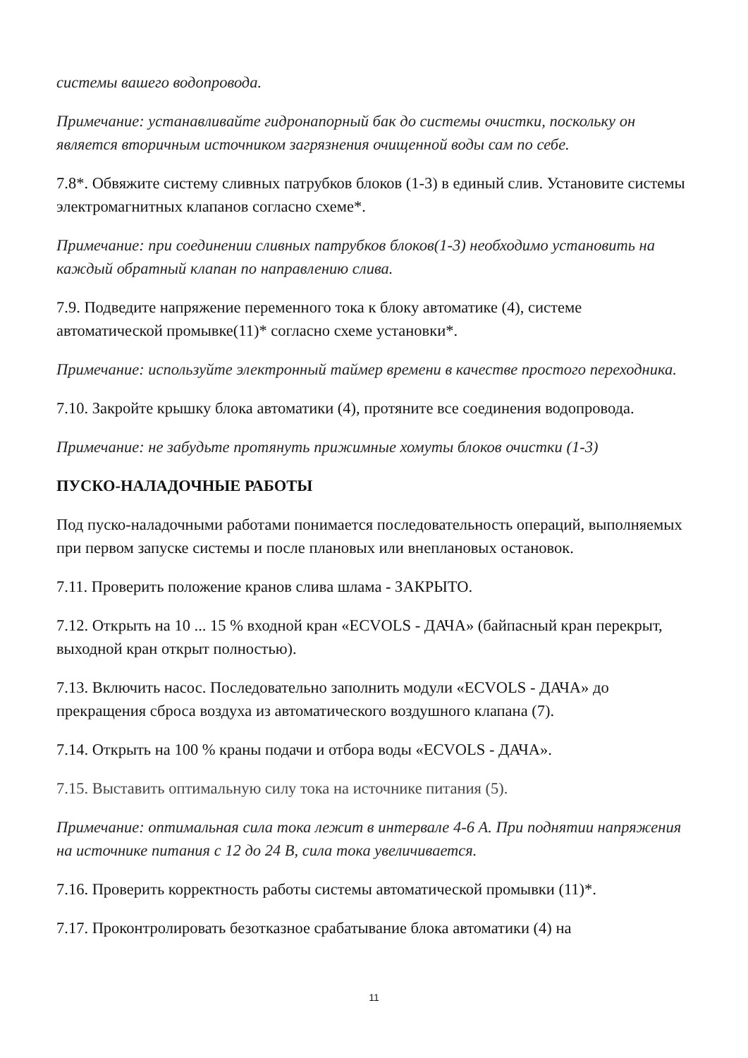системы вашего водопровода.
Примечание: устанавливайте гидронапорный бак до системы очистки, поскольку он является вторичным источником загрязнения очищенной воды сам по себе.
7.8*. Обвяжите систему сливных патрубков блоков (1-3) в единый слив. Установите системы электромагнитных клапанов согласно схеме*.
Примечание: при соединении сливных патрубков блоков(1-3) необходимо установить на каждый обратный клапан по направлению слива.
7.9. Подведите напряжение переменного тока к блоку автоматике (4), системе автоматической промывке(11)* согласно схеме установки*.
Примечание: используйте электронный таймер времени в качестве простого переходника.
7.10. Закройте крышку блока автоматики (4), протяните все соединения водопровода.
Примечание: не забудьте протянуть прижимные хомуты блоков очистки (1-3)
ПУСКО-НАЛАДОЧНЫЕ РАБОТЫ
Под пуско-наладочными работами понимается последовательность операций, выполняемых при первом запуске системы и после плановых или внеплановых остановок.
7.11. Проверить положение кранов слива шлама - ЗАКРЫТО.
7.12. Открыть на 10 ... 15 % входной кран «ECVOLS - ДАЧА» (байпасный кран перекрыт, выходной кран открыт полностью).
7.13. Включить насос. Последовательно заполнить модули «ECVOLS - ДАЧА» до прекращения сброса воздуха из автоматического воздушного клапана (7).
7.14. Открыть на 100 % краны подачи и отбора воды «ECVOLS - ДАЧА».
7.15. Выставить оптимальную силу тока на источнике питания (5).
Примечание: оптимальная сила тока лежит в интервале 4-6 А. При поднятии напряжения на источнике питания с 12 до 24 В, сила тока увеличивается.
7.16. Проверить корректность работы системы автоматической промывки (11)*.
7.17. Проконтролировать безотказное срабатывание блока автоматики (4) на
11